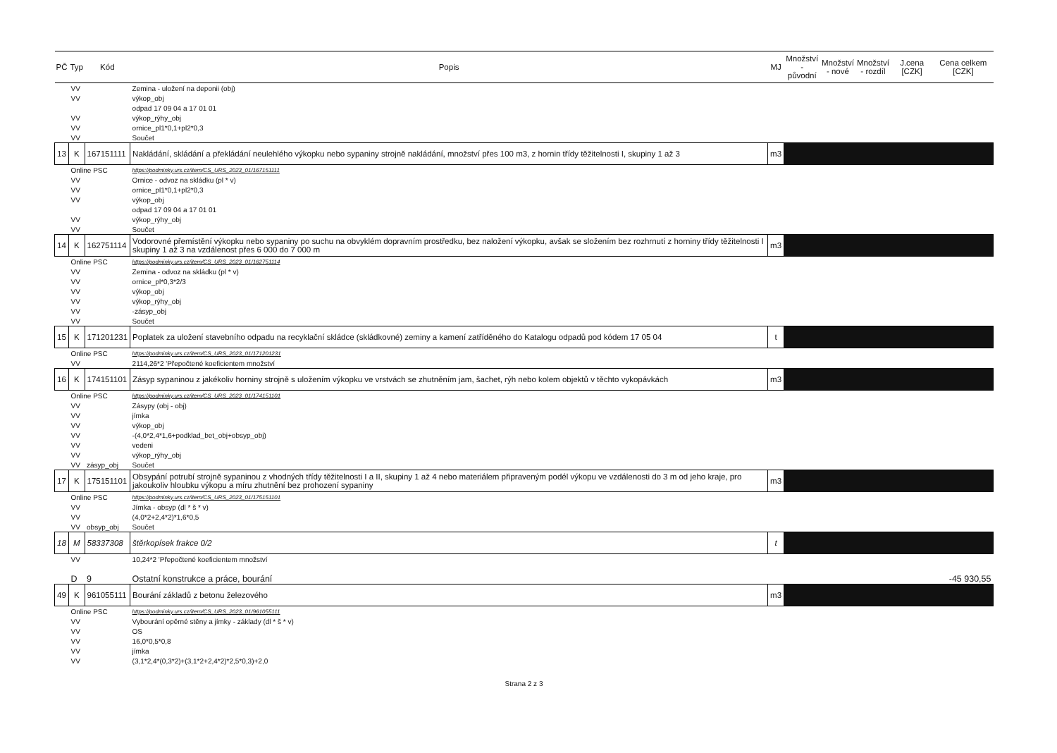| PČ | Typ | Kód | Popis | MJ | Množství - původní | Množství - nové | Množství - rozdíl | J.cena [CZK] | Cena celkem [CZK] |
| --- | --- | --- | --- | --- | --- | --- | --- | --- | --- |
| | VV | | Zemina - uložení na deponii (obj) | | | | | | |
| | VV | | výkop_obj | | | | | | |
| | | | odpad 17 09 04 a 17 01 01 | | | | | | |
| | VV | | výkop_rýhy_obj | | | | | | |
| | VV | | ornice_pl1*0,1+pl2*0,3 | | | | | | |
| | VV | | Součet | | | | | | |
| 13 | K | 167151111 | Nakládání, skládání a překládání neulehlého výkopku nebo sypaniny strojně nakládání, množství přes 100 m3, z hornin třídy těžitelnosti I, skupiny 1 až 3 | m3 | | | | | |
| | Online PSC | | https://podminky.urs.cz/item/CS_URS_2023_01/167151111 | | | | | | |
| | VV | | Ornice - odvoz na skládku (pl * v) | | | | | | |
| | VV | | ornice_pl1*0,1+pl2*0,3 | | | | | | |
| | VV | | výkop_obj | | | | | | |
| | | | odpad 17 09 04 a 17 01 01 | | | | | | |
| | VV | | výkop_rýhy_obj | | | | | | |
| | VV | | Součet | | | | | | |
| 14 | K | 162751114 | Vodorovné přemístění výkopku nebo sypaniny po suchu na obvyklém dopravním prostředku, bez naložení výkopku, avšak se složením bez rozhrnutí z horniny třídy těžitelnosti I skupiny 1 až 3 na vzdálenost přes 6 000 do 7 000 m | m3 | | | | | |
| | Online PSC | | https://podminky.urs.cz/item/CS_URS_2023_01/162751114 | | | | | | |
| | VV | | Zemina - odvoz na skládku (pl * v) | | | | | | |
| | VV | | ornice_pl*0,3*2/3 | | | | | | |
| | VV | | výkop_obj | | | | | | |
| | VV | | výkop_rýhy_obj | | | | | | |
| | VV | | -zásyp_obj | | | | | | |
| | VV | | Součet | | | | | | |
| 15 | K | 171201231 | Poplatek za uložení stavebního odpadu na recyklační skládce (skládkovné) zeminy a kamení zatříděného do Katalogu odpadů pod kódem 17 05 04 | t | | | | | |
| | Online PSC | | https://podminky.urs.cz/item/CS_URS_2023_01/171201231 | | | | | | |
| | VV | | 2114,26*2 'Přepočtené koeficientem množství | | | | | | |
| 16 | K | 174151101 | Zásyp sypaninou z jakékoliv horniny strojně s uložením výkopku ve vrstvách se zhutněním jam, šachet, rýh nebo kolem objektů v těchto vykopávkách | m3 | | | | | |
| | Online PSC | | https://podminky.urs.cz/item/CS_URS_2023_01/174151101 | | | | | | |
| | VV | | Zásypy (obj - obj) | | | | | | |
| | VV | | jímka | | | | | | |
| | VV | | výkop_obj | | | | | | |
| | VV | | -(4,0*2,4*1,6+podklad_bet_obj+obsyp_obj) | | | | | | |
| | VV | | vedeni | | | | | | |
| | VV | | výkop_rýhy_obj | | | | | | |
| | VV | zásyp_obj | Součet | | | | | | |
| 17 | K | 175151101 | Obsypání potrubí strojně sypaninou z vhodných třídy těžitelnosti I a II, skupiny 1 až 4 nebo materiálem připraveným podél výkopu ve vzdálenosti do 3 m od jeho kraje, pro jakoukoliv hloubku výkopu a míru zhutnění bez prohození sypaniny | m3 | | | | | |
| | Online PSC | | https://podminky.urs.cz/item/CS_URS_2023_01/175151101 | | | | | | |
| | VV | | Jímka - obsyp (dl * š * v) | | | | | | |
| | VV | | (4,0*2+2,4*2)*1,6*0,5 | | | | | | |
| | VV | obsyp_obj | Součet | | | | | | |
| 18 | M | 58337308 | štěrkopísek frakce 0/2 | t | | | | | |
| | VV | | 10,24*2 'Přepočtené koeficientem množství | | | | | | |
| | D | 9 | Ostatní konstrukce a práce, bourání | | | | | | -45 930,55 |
| 49 | K | 961055111 | Bourání základů z betonu železového | m3 | | | | | |
| | Online PSC | | https://podminky.urs.cz/item/CS_URS_2023_01/961055111 | | | | | | |
| | VV | | Vybourání opěrné stěny a jímky - základy (dl * š * v) | | | | | | |
| | VV | | OS | | | | | | |
| | VV | | 16,0*0,5*0,8 | | | | | | |
| | VV | | jímka | | | | | | |
| | VV | | (3,1*2,4*(0,3*2)+(3,1*2+2,4*2)*2,5*0,3)+2,0 | | | | | | |
Strana 2 z 3